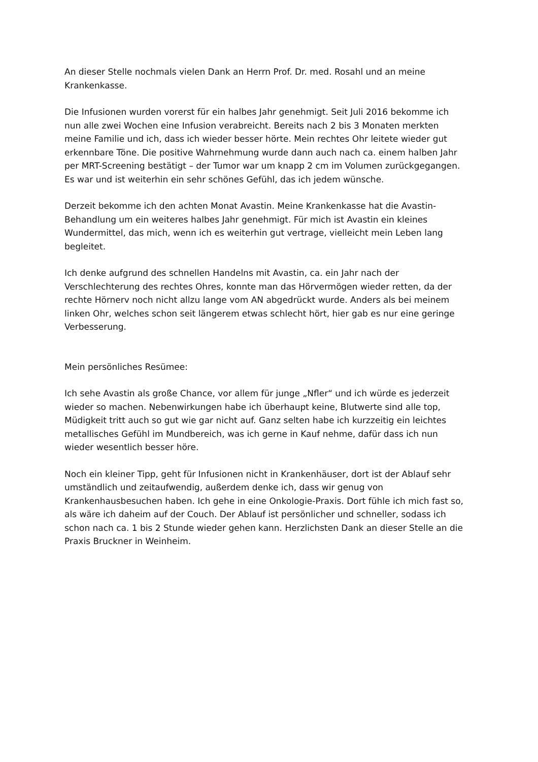An dieser Stelle nochmals vielen Dank an Herrn Prof. Dr. med. Rosahl und an meine
Krankenkasse.
Die Infusionen wurden vorerst für ein halbes Jahr genehmigt. Seit Juli 2016 bekomme ich
nun alle zwei Wochen eine Infusion verabreicht. Bereits nach 2 bis 3 Monaten merkten
meine Familie und ich, dass ich wieder besser hörte. Mein rechtes Ohr leitete wieder gut
erkennbare Töne. Die positive Wahrnehmung wurde dann auch nach ca. einem halben Jahr
per MRT-Screening bestätigt – der Tumor war um knapp 2 cm im Volumen zurückgegangen.
Es war und ist weiterhin ein sehr schönes Gefühl, das ich jedem wünsche.
Derzeit bekomme ich den achten Monat Avastin. Meine Krankenkasse hat die Avastin-
Behandlung um ein weiteres halbes Jahr genehmigt. Für mich ist Avastin ein kleines
Wundermittel, das mich, wenn ich es weiterhin gut vertrage, vielleicht mein Leben lang
begleitet.
Ich denke aufgrund des schnellen Handelns mit Avastin, ca. ein Jahr nach der
Verschlechterung des rechtes Ohres, konnte man das Hörvermögen wieder retten, da der
rechte Hörnerv noch nicht allzu lange vom AN abgedrückt wurde. Anders als bei meinem
linken Ohr, welches schon seit längerem etwas schlecht hört, hier gab es nur eine geringe
Verbesserung.
Mein persönliches Resümee:
Ich sehe Avastin als große Chance, vor allem für junge „Nfler“ und ich würde es jederzeit
wieder so machen. Nebenwirkungen habe ich überhaupt keine, Blutwerte sind alle top,
Müdigkeit tritt auch so gut wie gar nicht auf. Ganz selten habe ich kurzzeitig ein leichtes
metallisches Gefühl im Mundbereich, was ich gerne in Kauf nehme, dafür dass ich nun
wieder wesentlich besser höre.
Noch ein kleiner Tipp, geht für Infusionen nicht in Krankenhäuser, dort ist der Ablauf sehr
umständlich und zeitaufwendig, außerdem denke ich, dass wir genug von
Krankenhausbesuchen haben. Ich gehe in eine Onkologie-Praxis. Dort fühle ich mich fast so,
als wäre ich daheim auf der Couch. Der Ablauf ist persönlicher und schneller, sodass ich
schon nach ca. 1 bis 2 Stunde wieder gehen kann. Herzlichsten Dank an dieser Stelle an die
Praxis Bruckner in Weinheim.